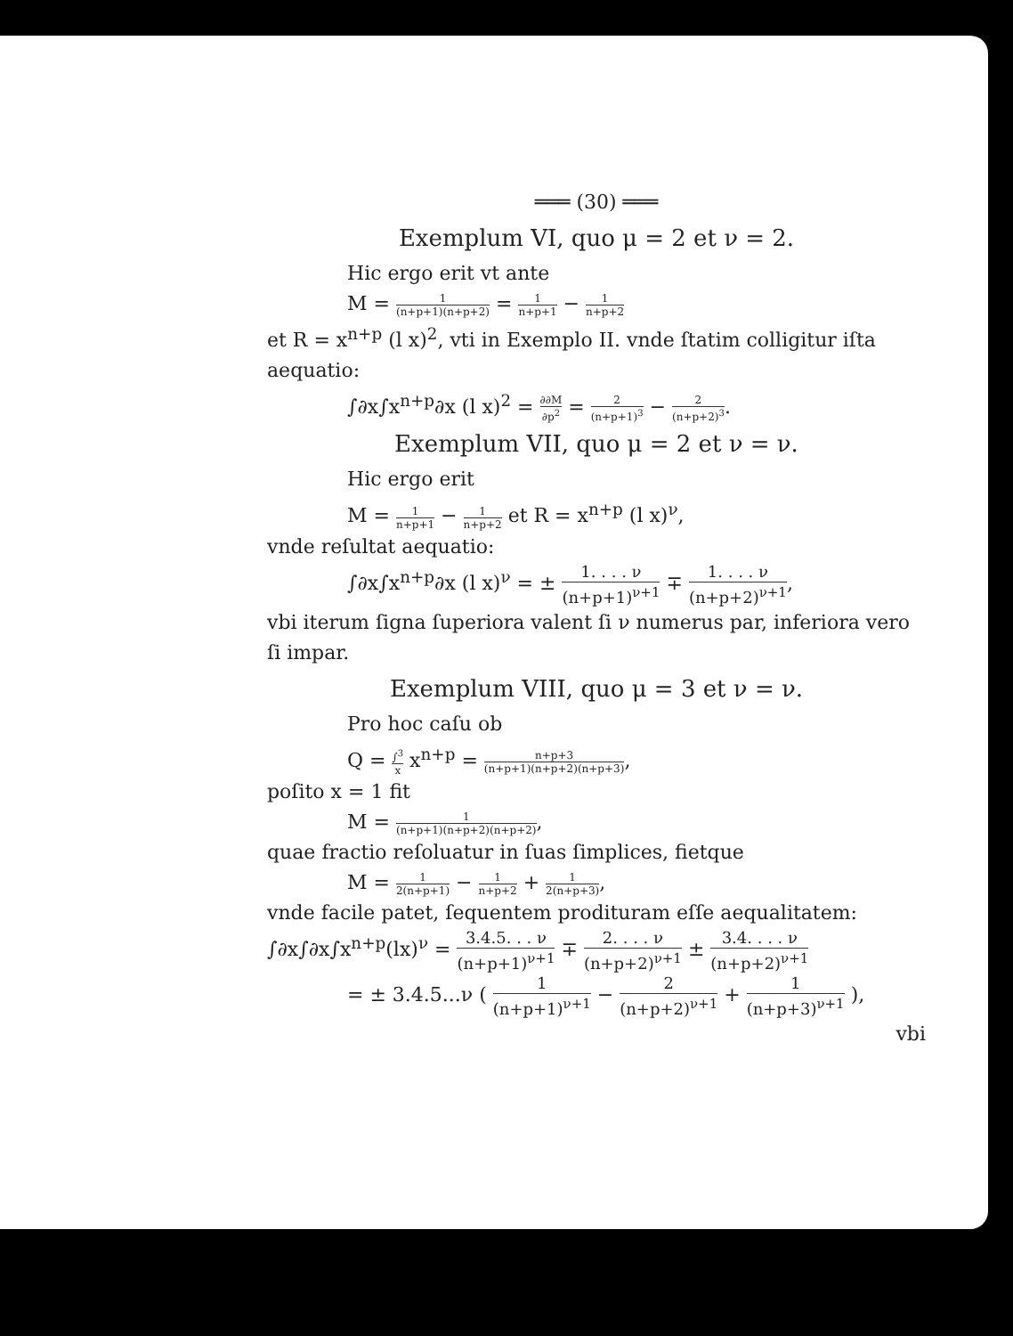═══ (30) ═══
Exemplum VI, quo μ = 2 et ν = 2.
Hic ergo erit vt ante
M = 1 (n+p+1)(n+p+2) = 1 n+p+1 − 1 n+p+2
et R = x<sup>n+p</sup> (l x)<sup>2</sup>, vti in Exemplo II. vnde ſtatim colligitur iſta aequatio:
∫∂x∫x<sup>n+p</sup>∂x (l x)<sup>2</sup> = ∂∂M ∂p<sup>2</sup> = 2 (n+p+1)<sup>3</sup> − 2 (n+p+2)<sup>3</sup>.
Exemplum VII, quo μ = 2 et ν = ν.
Hic ergo erit
M = 1 n+p+1 − 1 n+p+2 et R = x<sup>n+p</sup> (l x)<sup>ν</sup>,
vnde reſultat aequatio:
∫∂x∫x<sup>n+p</sup>∂x (l x)<sup>ν</sup> = ± 1. . . . ν (n+p+1)<sup>ν+1</sup> ∓ 1. . . . ν (n+p+2)<sup>ν+1</sup>,
vbi iterum ſigna ſuperiora valent ſi ν numerus par, inferiora vero ſi impar.
Exemplum VIII, quo μ = 3 et ν = ν.
Pro hoc caſu ob
Q = ∫<sup>3</sup> x x<sup>n+p</sup> = n+p+3 (n+p+1)(n+p+2)(n+p+3),
poſito x = 1 fit
M = 1 (n+p+1)(n+p+2)(n+p+2),
quae fractio reſoluatur in ſuas ſimplices, fietque
M = 1 2(n+p+1) − 1 n+p+2 + 1 2(n+p+3),
vnde facile patet, ſequentem prodituram eſſe aequalitatem:
∫∂x∫∂x∫x<sup>n+p</sup>(lx)<sup>ν</sup> = 3.4.5. . . ν (n+p+1)<sup>ν+1</sup> ∓ 2. . . . ν (n+p+2)<sup>ν+1</sup> ± 3.4. . . . ν (n+p+2)<sup>ν+1</sup>
= ± 3.4.5...ν ( 1 (n+p+1)<sup>ν+1</sup> − 2 (n+p+2)<sup>ν+1</sup> + 1 (n+p+3)<sup>ν+1</sup> ),
vbi